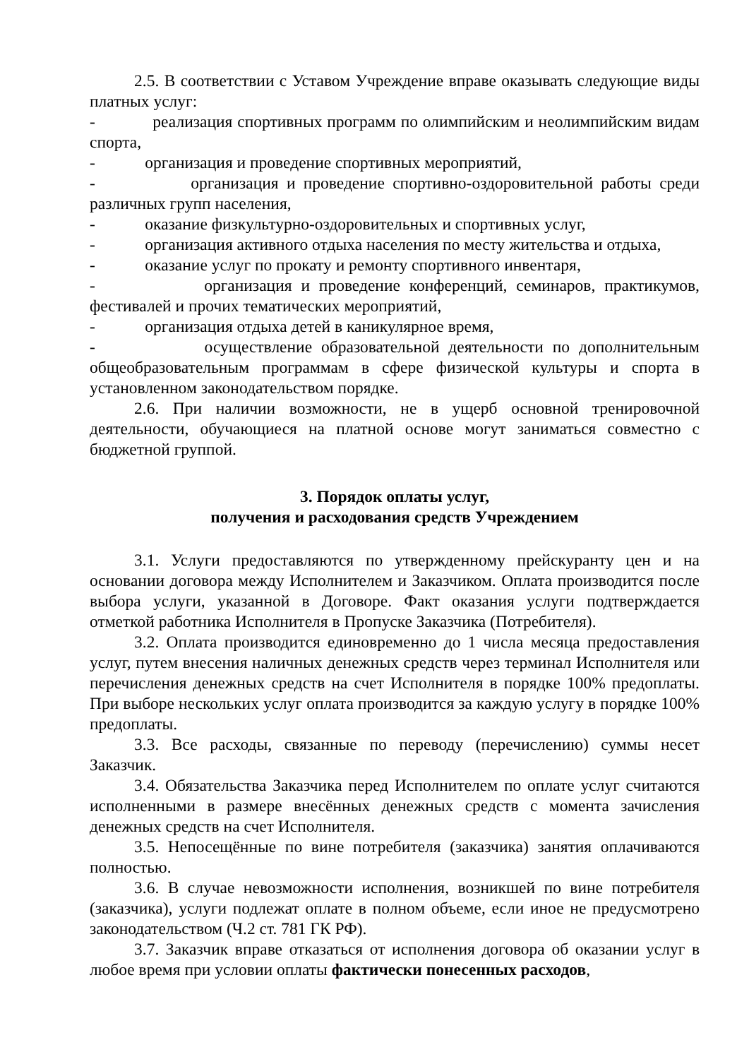2.5. В соответствии с Уставом Учреждение вправе оказывать следующие виды платных услуг:
- реализация спортивных программ по олимпийским и неолимпийским видам спорта,
- организация и проведение спортивных мероприятий,
- организация и проведение спортивно-оздоровительной работы среди различных групп населения,
- оказание физкультурно-оздоровительных и спортивных услуг,
- организация активного отдыха населения по месту жительства и отдыха,
- оказание услуг по прокату и ремонту спортивного инвентаря,
- организация и проведение конференций, семинаров, практикумов, фестивалей и прочих тематических мероприятий,
- организация отдыха детей в каникулярное время,
- осуществление образовательной деятельности по дополнительным общеобразовательным программам в сфере физической культуры и спорта в установленном законодательством порядке.
2.6. При наличии возможности, не в ущерб основной тренировочной деятельности, обучающиеся на платной основе могут заниматься совместно с бюджетной группой.
3. Порядок оплаты услуг,
получения и расходования средств Учреждением
3.1. Услуги предоставляются по утвержденному прейскуранту цен и на основании договора между Исполнителем и Заказчиком. Оплата производится после выбора услуги, указанной в Договоре. Факт оказания услуги подтверждается отметкой работника Исполнителя в Пропуске Заказчика (Потребителя).
3.2. Оплата производится единовременно до 1 числа месяца предоставления услуг, путем внесения наличных денежных средств через терминал Исполнителя или перечисления денежных средств на счет Исполнителя в порядке 100% предоплаты. При выборе нескольких услуг оплата производится за каждую услугу в порядке 100% предоплаты.
3.3. Все расходы, связанные по переводу (перечислению) суммы несет Заказчик.
3.4. Обязательства Заказчика перед Исполнителем по оплате услуг считаются исполненными в размере внесённых денежных средств с момента зачисления денежных средств на счет Исполнителя.
3.5. Непосещённые по вине потребителя (заказчика) занятия оплачиваются полностью.
3.6. В случае невозможности исполнения, возникшей по вине потребителя (заказчика), услуги подлежат оплате в полном объеме, если иное не предусмотрено законодательством (Ч.2 ст. 781 ГК РФ).
3.7. Заказчик вправе отказаться от исполнения договора об оказании услуг в любое время при условии оплаты фактически понесенных расходов,